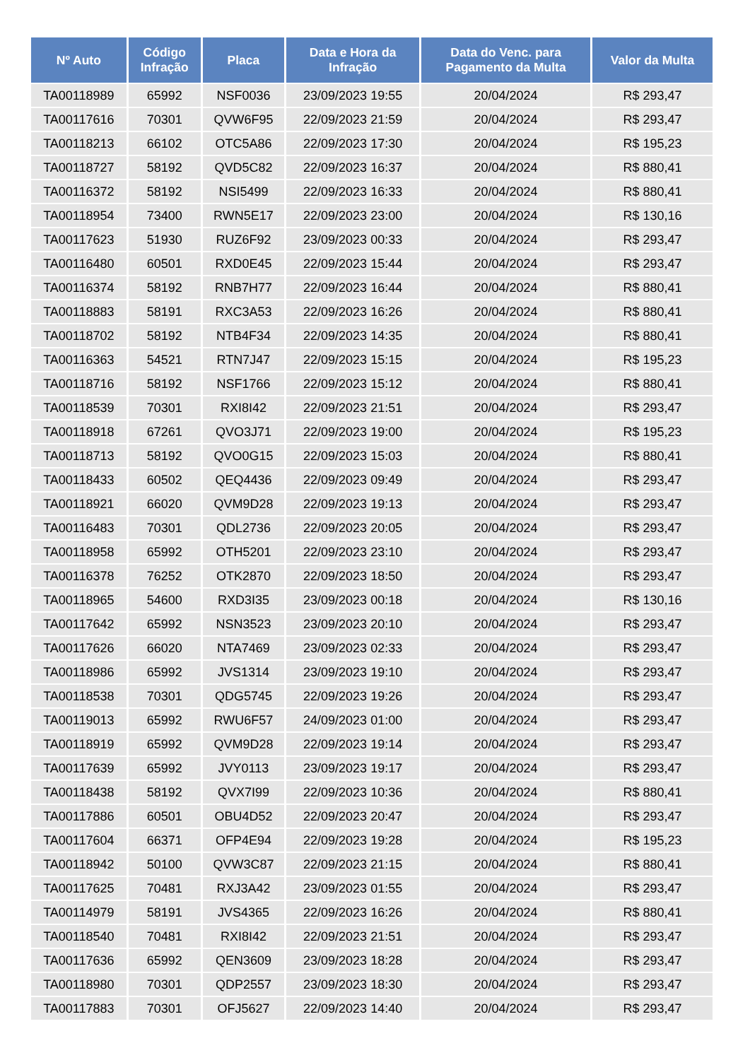| Nº Auto | Código Infração | Placa | Data e Hora da Infração | Data do Venc. para Pagamento da Multa | Valor da Multa |
| --- | --- | --- | --- | --- | --- |
| TA00118989 | 65992 | NSF0036 | 23/09/2023 19:55 | 20/04/2024 | R$ 293,47 |
| TA00117616 | 70301 | QVW6F95 | 22/09/2023 21:59 | 20/04/2024 | R$ 293,47 |
| TA00118213 | 66102 | OTC5A86 | 22/09/2023 17:30 | 20/04/2024 | R$ 195,23 |
| TA00118727 | 58192 | QVD5C82 | 22/09/2023 16:37 | 20/04/2024 | R$ 880,41 |
| TA00116372 | 58192 | NSI5499 | 22/09/2023 16:33 | 20/04/2024 | R$ 880,41 |
| TA00118954 | 73400 | RWN5E17 | 22/09/2023 23:00 | 20/04/2024 | R$ 130,16 |
| TA00117623 | 51930 | RUZ6F92 | 23/09/2023 00:33 | 20/04/2024 | R$ 293,47 |
| TA00116480 | 60501 | RXD0E45 | 22/09/2023 15:44 | 20/04/2024 | R$ 293,47 |
| TA00116374 | 58192 | RNB7H77 | 22/09/2023 16:44 | 20/04/2024 | R$ 880,41 |
| TA00118883 | 58191 | RXC3A53 | 22/09/2023 16:26 | 20/04/2024 | R$ 880,41 |
| TA00118702 | 58192 | NTB4F34 | 22/09/2023 14:35 | 20/04/2024 | R$ 880,41 |
| TA00116363 | 54521 | RTN7J47 | 22/09/2023 15:15 | 20/04/2024 | R$ 195,23 |
| TA00118716 | 58192 | NSF1766 | 22/09/2023 15:12 | 20/04/2024 | R$ 880,41 |
| TA00118539 | 70301 | RXI8I42 | 22/09/2023 21:51 | 20/04/2024 | R$ 293,47 |
| TA00118918 | 67261 | QVO3J71 | 22/09/2023 19:00 | 20/04/2024 | R$ 195,23 |
| TA00118713 | 58192 | QVO0G15 | 22/09/2023 15:03 | 20/04/2024 | R$ 880,41 |
| TA00118433 | 60502 | QEQ4436 | 22/09/2023 09:49 | 20/04/2024 | R$ 293,47 |
| TA00118921 | 66020 | QVM9D28 | 22/09/2023 19:13 | 20/04/2024 | R$ 293,47 |
| TA00116483 | 70301 | QDL2736 | 22/09/2023 20:05 | 20/04/2024 | R$ 293,47 |
| TA00118958 | 65992 | OTH5201 | 22/09/2023 23:10 | 20/04/2024 | R$ 293,47 |
| TA00116378 | 76252 | OTK2870 | 22/09/2023 18:50 | 20/04/2024 | R$ 293,47 |
| TA00118965 | 54600 | RXD3I35 | 23/09/2023 00:18 | 20/04/2024 | R$ 130,16 |
| TA00117642 | 65992 | NSN3523 | 23/09/2023 20:10 | 20/04/2024 | R$ 293,47 |
| TA00117626 | 66020 | NTA7469 | 23/09/2023 02:33 | 20/04/2024 | R$ 293,47 |
| TA00118986 | 65992 | JVS1314 | 23/09/2023 19:10 | 20/04/2024 | R$ 293,47 |
| TA00118538 | 70301 | QDG5745 | 22/09/2023 19:26 | 20/04/2024 | R$ 293,47 |
| TA00119013 | 65992 | RWU6F57 | 24/09/2023 01:00 | 20/04/2024 | R$ 293,47 |
| TA00118919 | 65992 | QVM9D28 | 22/09/2023 19:14 | 20/04/2024 | R$ 293,47 |
| TA00117639 | 65992 | JVY0113 | 23/09/2023 19:17 | 20/04/2024 | R$ 293,47 |
| TA00118438 | 58192 | QVX7I99 | 22/09/2023 10:36 | 20/04/2024 | R$ 880,41 |
| TA00117886 | 60501 | OBU4D52 | 22/09/2023 20:47 | 20/04/2024 | R$ 293,47 |
| TA00117604 | 66371 | OFP4E94 | 22/09/2023 19:28 | 20/04/2024 | R$ 195,23 |
| TA00118942 | 50100 | QVW3C87 | 22/09/2023 21:15 | 20/04/2024 | R$ 880,41 |
| TA00117625 | 70481 | RXJ3A42 | 23/09/2023 01:55 | 20/04/2024 | R$ 293,47 |
| TA00114979 | 58191 | JVS4365 | 22/09/2023 16:26 | 20/04/2024 | R$ 880,41 |
| TA00118540 | 70481 | RXI8I42 | 22/09/2023 21:51 | 20/04/2024 | R$ 293,47 |
| TA00117636 | 65992 | QEN3609 | 23/09/2023 18:28 | 20/04/2024 | R$ 293,47 |
| TA00118980 | 70301 | QDP2557 | 23/09/2023 18:30 | 20/04/2024 | R$ 293,47 |
| TA00117883 | 70301 | OFJ5627 | 22/09/2023 14:40 | 20/04/2024 | R$ 293,47 |